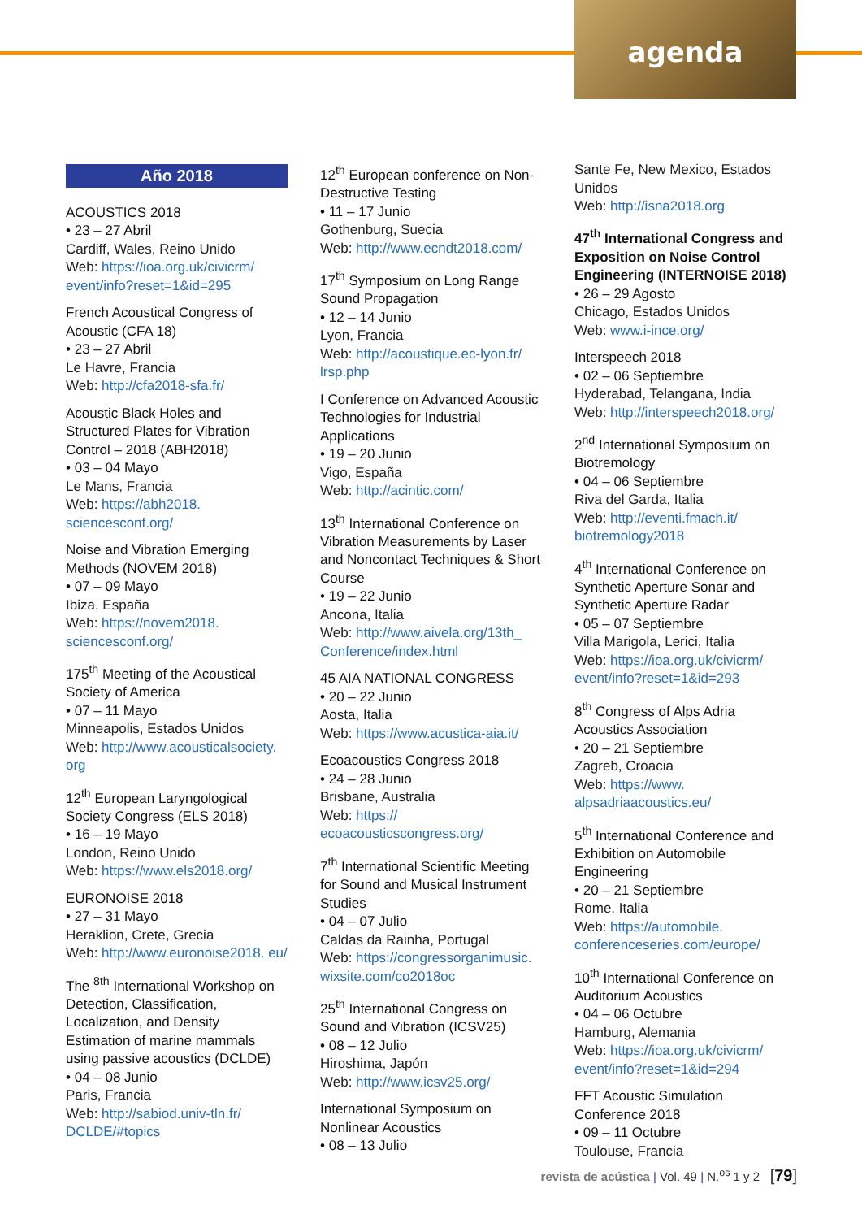agenda
Año 2018
ACOUSTICS 2018
• 23 – 27 Abril
Cardiff, Wales, Reino Unido
Web: https://ioa.org.uk/civicrm/ event/info?reset=1&id=295
French Acoustical Congress of Acoustic (CFA 18)
• 23 – 27 Abril
Le Havre, Francia
Web: http://cfa2018-sfa.fr/
Acoustic Black Holes and Structured Plates for Vibration Control – 2018 (ABH2018)
• 03 – 04 Mayo
Le Mans, Francia
Web: https://abh2018. sciencesconf.org/
Noise and Vibration Emerging Methods (NOVEM 2018)
• 07 – 09 Mayo
Ibiza, España
Web: https://novem2018. sciencesconf.org/
175<sup>th</sup> Meeting of the Acoustical Society of America
• 07 – 11 Mayo
Minneapolis, Estados Unidos
Web: http://www.acousticalsociety. org
12<sup>th</sup> European Laryngological Society Congress (ELS 2018)
• 16 – 19 Mayo
London, Reino Unido
Web: https://www.els2018.org/
EURONOISE 2018
• 27 – 31 Mayo
Heraklion, Crete, Grecia
Web: http://www.euronoise2018. eu/
The <sup>8th</sup> International Workshop on Detection, Classification, Localization, and Density Estimation of marine mammals using passive acoustics (DCLDE)
• 04 – 08 Junio
Paris, Francia
Web: http://sabiod.univ-tln.fr/ DCLDE/#topics
12<sup>th</sup> European conference on Non-Destructive Testing
• 11 – 17 Junio
Gothenburg, Suecia
Web: http://www.ecndt2018.com/
17<sup>th</sup> Symposium on Long Range Sound Propagation
• 12 – 14 Junio
Lyon, Francia
Web: http://acoustique.ec-lyon.fr/ lrsp.php
I Conference on Advanced Acoustic Technologies for Industrial Applications
• 19 – 20 Junio
Vigo, España
Web: http://acintic.com/
13<sup>th</sup> International Conference on Vibration Measurements by Laser and Noncontact Techniques & Short Course
• 19 – 22 Junio
Ancona, Italia
Web: http://www.aivela.org/13th_ Conference/index.html
45 AIA NATIONAL CONGRESS
• 20 – 22 Junio
Aosta, Italia
Web: https://www.acustica-aia.it/
Ecoacoustics Congress 2018
• 24 – 28 Junio
Brisbane, Australia
Web: https:// ecoacousticscongress.org/
7<sup>th</sup> International Scientific Meeting for Sound and Musical Instrument Studies
• 04 – 07 Julio
Caldas da Rainha, Portugal
Web: https://congressorganimusic. wixsite.com/co2018oc
25<sup>th</sup> International Congress on Sound and Vibration (ICSV25)
• 08 – 12 Julio
Hiroshima, Japón
Web: http://www.icsv25.org/
International Symposium on Nonlinear Acoustics
• 08 – 13 Julio
Sante Fe, New Mexico, Estados Unidos
Web: http://isna2018.org
47<sup>th</sup> International Congress and Exposition on Noise Control Engineering (INTERNOISE 2018)
• 26 – 29 Agosto
Chicago, Estados Unidos
Web: www.i-ince.org/
Interspeech 2018
• 02 – 06 Septiembre
Hyderabad, Telangana, India
Web: http://interspeech2018.org/
2<sup>nd</sup> International Symposium on Biotremology
• 04 – 06 Septiembre
Riva del Garda, Italia
Web: http://eventi.fmach.it/ biotremology2018
4<sup>th</sup> International Conference on Synthetic Aperture Sonar and Synthetic Aperture Radar
• 05 – 07 Septiembre
Villa Marigola, Lerici, Italia
Web: https://ioa.org.uk/civicrm/ event/info?reset=1&id=293
8<sup>th</sup> Congress of Alps Adria Acoustics Association
• 20 – 21 Septiembre
Zagreb, Croacia
Web: https://www. alpsadriaacoustics.eu/
5<sup>th</sup> International Conference and Exhibition on Automobile Engineering
• 20 – 21 Septiembre
Rome, Italia
Web: https://automobile. conferenceseries.com/europe/
10<sup>th</sup> International Conference on Auditorium Acoustics
• 04 – 06 Octubre
Hamburg, Alemania
Web: https://ioa.org.uk/civicrm/ event/info?reset=1&id=294
FFT Acoustic Simulation Conference 2018
• 09 – 11 Octubre
Toulouse, Francia
revista de acústica | Vol. 49 | N.<sup>os</sup> 1 y 2 [79]